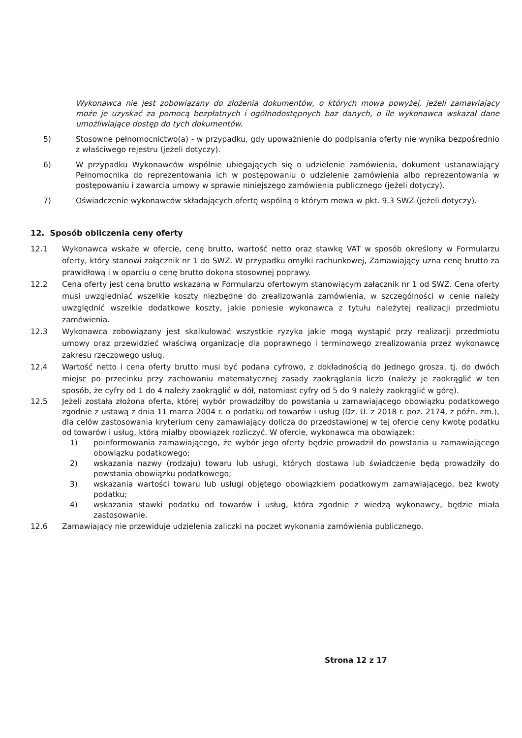Wykonawca nie jest zobowiązany do złożenia dokumentów, o których mowa powyżej, jeżeli zamawiający może je uzyskać za pomocą bezpłatnych i ogólnodostępnych baz danych, o ile wykonawca wskazał dane umożliwiające dostęp do tych dokumentów.
5) Stosowne pełnomocnictwo(a) - w przypadku, gdy upoważnienie do podpisania oferty nie wynika bezpośrednio z właściwego rejestru (jeżeli dotyczy).
6) W przypadku Wykonawców wspólnie ubiegających się o udzielenie zamówienia, dokument ustanawiający Pełnomocnika do reprezentowania ich w postępowaniu o udzielenie zamówienia albo reprezentowania w postępowaniu i zawarcia umowy w sprawie niniejszego zamówienia publicznego (jeżeli dotyczy).
7) Oświadczenie wykonawców składających ofertę wspólną o którym mowa w pkt. 9.3 SWZ (jeżeli dotyczy).
12. Sposób obliczenia ceny oferty
12.1 Wykonawca wskaże w ofercie, cenę brutto, wartość netto oraz stawkę VAT w sposób określony w Formularzu oferty, który stanowi załącznik nr 1 do SWZ. W przypadku omyłki rachunkowej, Zamawiający uzna cenę brutto za prawidłową i w oparciu o cenę brutto dokona stosownej poprawy.
12.2 Cena oferty jest ceną brutto wskazaną w Formularzu ofertowym stanowiącym załącznik nr 1 od SWZ. Cena oferty musi uwzględniać wszelkie koszty niezbędne do zrealizowania zamówienia, w szczególności w cenie należy uwzględnić wszelkie dodatkowe koszty, jakie poniesie wykonawca z tytułu należytej realizacji przedmiotu zamówienia.
12.3 Wykonawca zobowiązany jest skalkulować wszystkie ryzyka jakie mogą wystąpić przy realizacji przedmiotu umowy oraz przewidzieć właściwą organizację dla poprawnego i terminowego zrealizowania przez wykonawcę zakresu rzeczowego usług.
12.4 Wartość netto i cena oferty brutto musi być podana cyfrowo, z dokładnością do jednego grosza, tj. do dwóch miejsc po przecinku przy zachowaniu matematycznej zasady zaokrąglania liczb (należy je zaokrąglić w ten sposób, że cyfry od 1 do 4 należy zaokrąglić w dół, natomiast cyfry od 5 do 9 należy zaokrąglić w górę).
12.5 Jeżeli została złożona oferta, której wybór prowadziłby do powstania u zamawiającego obowiązku podatkowego zgodnie z ustawą z dnia 11 marca 2004 r. o podatku od towarów i usług (Dz. U. z 2018 r. poz. 2174, z późn. zm.), dla celów zastosowania kryterium ceny zamawiający dolicza do przedstawionej w tej ofercie ceny kwotę podatku od towarów i usług, którą miałby obowiązek rozliczyć. W ofercie, wykonawca ma obowiązek:
1) poinformowania zamawiającego, że wybór jego oferty będzie prowadził do powstania u zamawiającego obowiązku podatkowego;
2) wskazania nazwy (rodzaju) towaru lub usługi, których dostawa lub świadczenie będą prowadziły do powstania obowiązku podatkowego;
3) wskazania wartości towaru lub usługi objętego obowiązkiem podatkowym zamawiającego, bez kwoty podatku;
4) wskazania stawki podatku od towarów i usług, która zgodnie z wiedzą wykonawcy, będzie miała zastosowanie.
12.6 Zamawiający nie przewiduje udzielenia zaliczki na poczet wykonania zamówienia publicznego.
Strona 12 z 17